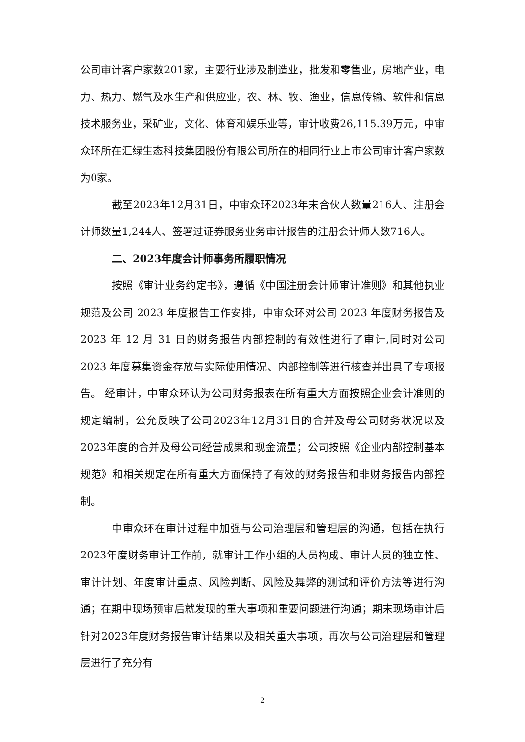公司审计客户家数201家，主要行业涉及制造业，批发和零售业，房地产业，电力、热力、燃气及水生产和供应业，农、林、牧、渔业，信息传输、软件和信息技术服务业，采矿业，文化、体育和娱乐业等，审计收费26,115.39万元，中审众环所在汇绿生态科技集团股份有限公司所在的相同行业上市公司审计客户家数为0家。
截至2023年12月31日，中审众环2023年末合伙人数量216人、注册会计师数量1,244人、签署过证券服务业务审计报告的注册会计师人数716人。
二、2023年度会计师事务所履职情况
按照《审计业务约定书》，遵循《中国注册会计师审计准则》和其他执业规范及公司 2023 年度报告工作安排，中审众环对公司 2023 年度财务报告及 2023 年 12 月 31 日的财务报告内部控制的有效性进行了审计,同时对公司 2023 年度募集资金存放与实际使用情况、内部控制等进行核查并出具了专项报告。 经审计，中审众环认为公司财务报表在所有重大方面按照企业会计准则的规定编制，公允反映了公司2023年12月31日的合并及母公司财务状况以及2023年度的合并及母公司经营成果和现金流量；公司按照《企业内部控制基本规范》和相关规定在所有重大方面保持了有效的财务报告和非财务报告内部控制。
中审众环在审计过程中加强与公司治理层和管理层的沟通，包括在执行2023年度财务审计工作前，就审计工作小组的人员构成、审计人员的独立性、审计计划、年度审计重点、风险判断、风险及舞弊的测试和评价方法等进行沟通；在期中现场预审后就发现的重大事项和重要问题进行沟通；期末现场审计后针对2023年度财务报告审计结果以及相关重大事项，再次与公司治理层和管理层进行了充分有
2